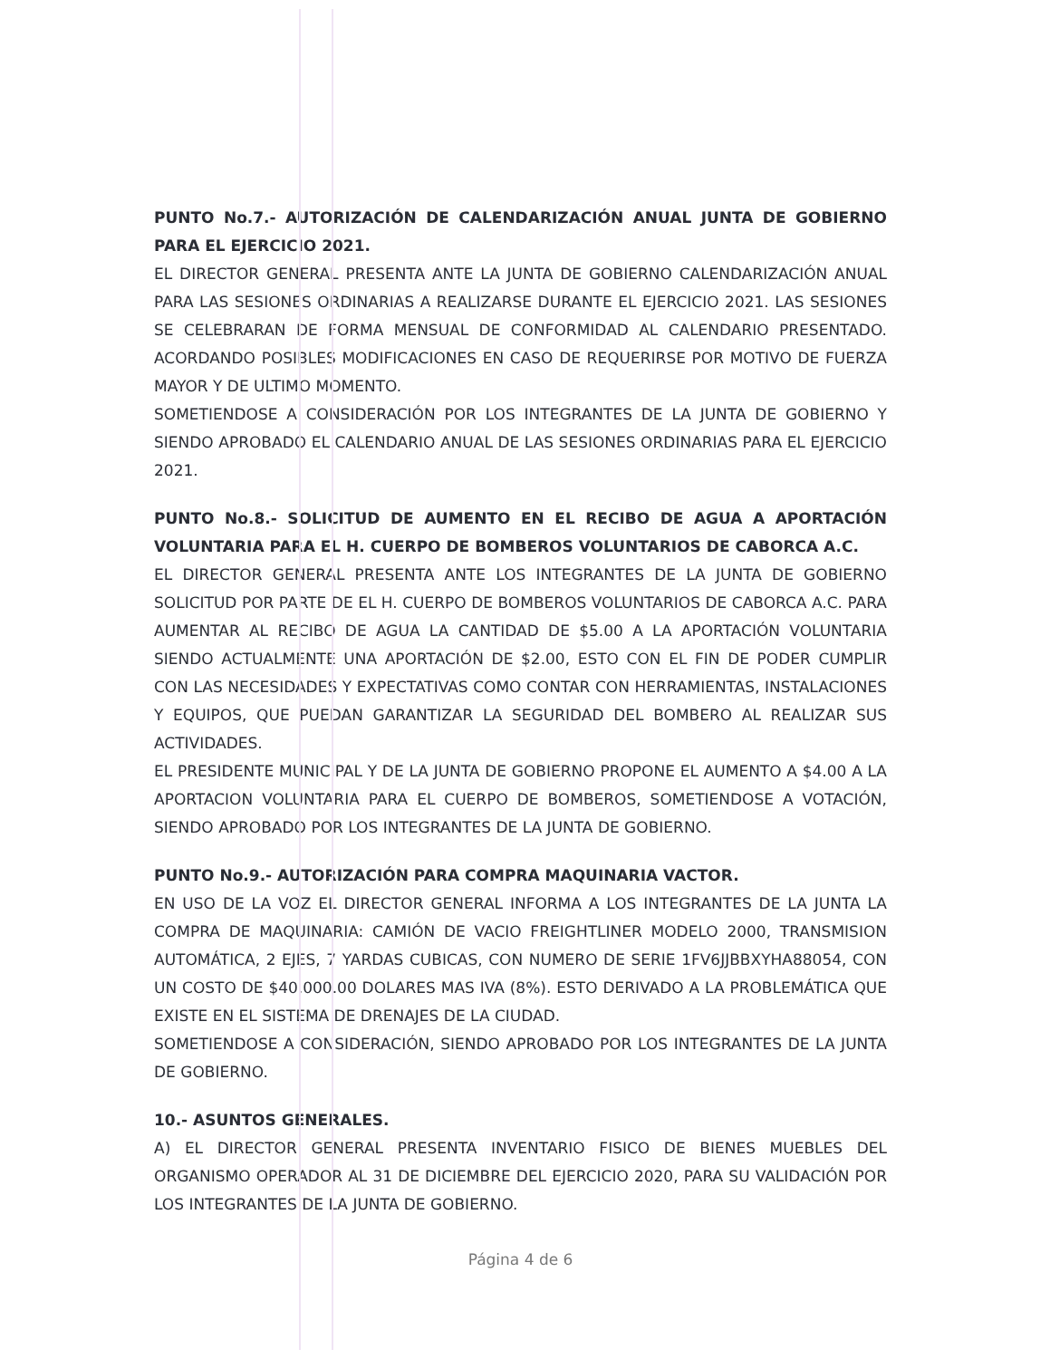PUNTO No.7.- AUTORIZACIÓN DE CALENDARIZACIÓN ANUAL JUNTA DE GOBIERNO PARA EL EJERCICIO 2021.
EL DIRECTOR GENERAL PRESENTA ANTE LA JUNTA DE GOBIERNO CALENDARIZACIÓN ANUAL PARA LAS SESIONES ORDINARIAS A REALIZARSE DURANTE EL EJERCICIO 2021. LAS SESIONES SE CELEBRARAN DE FORMA MENSUAL DE CONFORMIDAD AL CALENDARIO PRESENTADO. ACORDANDO POSIBLES MODIFICACIONES EN CASO DE REQUERIRSE POR MOTIVO DE FUERZA MAYOR Y DE ULTIMO MOMENTO.
SOMETIENDOSE A CONSIDERACIÓN POR LOS INTEGRANTES DE LA JUNTA DE GOBIERNO Y SIENDO APROBADO EL CALENDARIO ANUAL DE LAS SESIONES ORDINARIAS PARA EL EJERCICIO 2021.
PUNTO No.8.- SOLICITUD DE AUMENTO EN EL RECIBO DE AGUA A APORTACIÓN VOLUNTARIA PARA EL H. CUERPO DE BOMBEROS VOLUNTARIOS DE CABORCA A.C.
EL DIRECTOR GENERAL PRESENTA ANTE LOS INTEGRANTES DE LA JUNTA DE GOBIERNO SOLICITUD POR PARTE DE EL H. CUERPO DE BOMBEROS VOLUNTARIOS DE CABORCA A.C. PARA AUMENTAR AL RECIBO DE AGUA LA CANTIDAD DE $5.00 A LA APORTACIÓN VOLUNTARIA SIENDO ACTUALMENTE UNA APORTACIÓN DE $2.00, ESTO CON EL FIN DE PODER CUMPLIR CON LAS NECESIDADES Y EXPECTATIVAS COMO CONTAR CON HERRAMIENTAS, INSTALACIONES Y EQUIPOS, QUE PUEDAN GARANTIZAR LA SEGURIDAD DEL BOMBERO AL REALIZAR SUS ACTIVIDADES.
EL PRESIDENTE MUNICIPAL Y DE LA JUNTA DE GOBIERNO PROPONE EL AUMENTO A $4.00 A LA APORTACION VOLUNTARIA PARA EL CUERPO DE BOMBEROS, SOMETIENDOSE A VOTACIÓN, SIENDO APROBADO POR LOS INTEGRANTES DE LA JUNTA DE GOBIERNO.
PUNTO No.9.- AUTORIZACIÓN PARA COMPRA MAQUINARIA VACTOR.
EN USO DE LA VOZ EL DIRECTOR GENERAL INFORMA A LOS INTEGRANTES DE LA JUNTA LA COMPRA DE MAQUINARIA: CAMIÓN DE VACIO FREIGHTLINER MODELO 2000, TRANSMISION AUTOMÁTICA, 2 EJES, 7 YARDAS CUBICAS, CON NUMERO DE SERIE 1FV6JJBBXYHA88054, CON UN COSTO DE $40,000.00 DOLARES MAS IVA (8%). ESTO DERIVADO A LA PROBLEMÁTICA QUE EXISTE EN EL SISTEMA DE DRENAJES DE LA CIUDAD.
SOMETIENDOSE A CONSIDERACIÓN, SIENDO APROBADO POR LOS INTEGRANTES DE LA JUNTA DE GOBIERNO.
10.- ASUNTOS GENERALES.
A) EL DIRECTOR GENERAL PRESENTA INVENTARIO FISICO DE BIENES MUEBLES DEL ORGANISMO OPERADOR AL 31 DE DICIEMBRE DEL EJERCICIO 2020, PARA SU VALIDACIÓN POR LOS INTEGRANTES DE LA JUNTA DE GOBIERNO.
Página 4 de 6